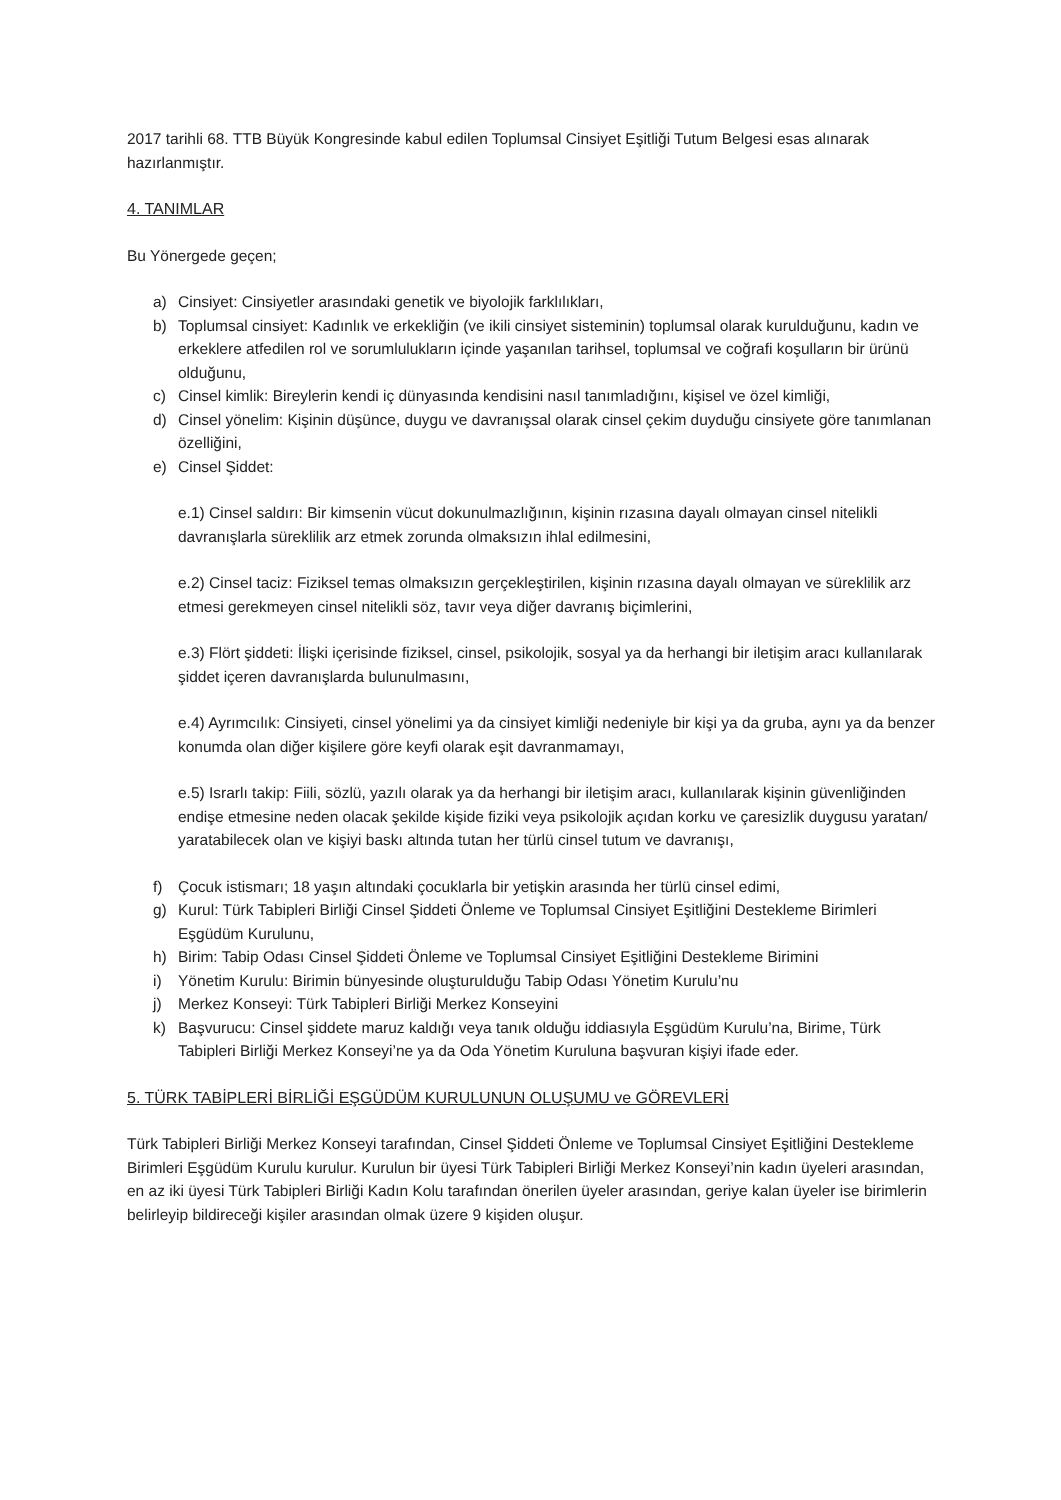2017 tarihli 68. TTB Büyük Kongresinde kabul edilen Toplumsal Cinsiyet Eşitliği Tutum Belgesi esas alınarak hazırlanmıştır.
4. TANIMLAR
Bu Yönergede geçen;
a) Cinsiyet: Cinsiyetler arasındaki genetik ve biyolojik farklılıkları,
b) Toplumsal cinsiyet: Kadınlık ve erkekliğin (ve ikili cinsiyet sisteminin) toplumsal olarak kurulduğunu, kadın ve erkeklere atfedilen rol ve sorumlulukların içinde yaşanılan tarihsel, toplumsal ve coğrafi koşulların bir ürünü olduğunu,
c) Cinsel kimlik: Bireylerin kendi iç dünyasında kendisini nasıl tanımladığını, kişisel ve özel kimliği,
d) Cinsel yönelim: Kişinin düşünce, duygu ve davranışsal olarak cinsel çekim duyduğu cinsiyete göre tanımlanan özelliğini,
e) Cinsel Şiddet:
e.1) Cinsel saldırı: Bir kimsenin vücut dokunulmazlığının, kişinin rızasına dayalı olmayan cinsel nitelikli davranışlarla süreklilik arz etmek zorunda olmaksızın ihlal edilmesini,
e.2) Cinsel taciz: Fiziksel temas olmaksızın gerçekleştirilen, kişinin rızasına dayalı olmayan ve süreklilik arz etmesi gerekmeyen cinsel nitelikli söz, tavır veya diğer davranış biçimlerini,
e.3) Flört şiddeti: İlişki içerisinde fiziksel, cinsel, psikolojik, sosyal ya da herhangi bir iletişim aracı kullanılarak şiddet içeren davranışlarda bulunulmasını,
e.4) Ayrımcılık: Cinsiyeti, cinsel yönelimi ya da cinsiyet kimliği nedeniyle bir kişi ya da gruba, aynı ya da benzer konumda olan diğer kişilere göre keyfi olarak eşit davranmamayı,
e.5) Israrlı takip: Fiili, sözlü, yazılı olarak ya da herhangi bir iletişim aracı, kullanılarak kişinin güvenliğinden endişe etmesine neden olacak şekilde kişide fiziki veya psikolojik açıdan korku ve çaresizlik duygusu yaratan/ yaratabilecek olan ve kişiyi baskı altında tutan her türlü cinsel tutum ve davranışı,
f) Çocuk istismarı; 18 yaşın altındaki çocuklarla bir yetişkin arasında her türlü cinsel edimi,
g) Kurul: Türk Tabipleri Birliği Cinsel Şiddeti Önleme ve Toplumsal Cinsiyet Eşitliğini Destekleme Birimleri Eşgüdüm Kurulunu,
h) Birim: Tabip Odası Cinsel Şiddeti Önleme ve Toplumsal Cinsiyet Eşitliğini Destekleme Birimini
i) Yönetim Kurulu: Birimin bünyesinde oluşturulduğu Tabip Odası Yönetim Kurulu’nu
j) Merkez Konseyi: Türk Tabipleri Birliği Merkez Konseyini
k) Başvurucu: Cinsel şiddete maruz kaldığı veya tanık olduğu iddiasıyla Eşgüdüm Kurulu’na, Birime, Türk Tabipleri Birliği Merkez Konseyi’ne ya da Oda Yönetim Kuruluna başvuran kişiyi ifade eder.
5. TÜRK TABİPLERİ BİRLİĞİ EŞGÜDÜM KURULUNUN OLUŞUMU ve GÖREVLERİ
Türk Tabipleri Birliği Merkez Konseyi tarafından, Cinsel Şiddeti Önleme ve Toplumsal Cinsiyet Eşitliğini Destekleme Birimleri Eşgüdüm Kurulu kurulur. Kurulun bir üyesi Türk Tabipleri Birliği Merkez Konseyi’nin kadın üyeleri arasından, en az iki üyesi Türk Tabipleri Birliği Kadın Kolu tarafından önerilen üyeler arasından, geriye kalan üyeler ise birimlerin belirleyip bildireceği kişiler arasından olmak üzere 9 kişiden oluşur.